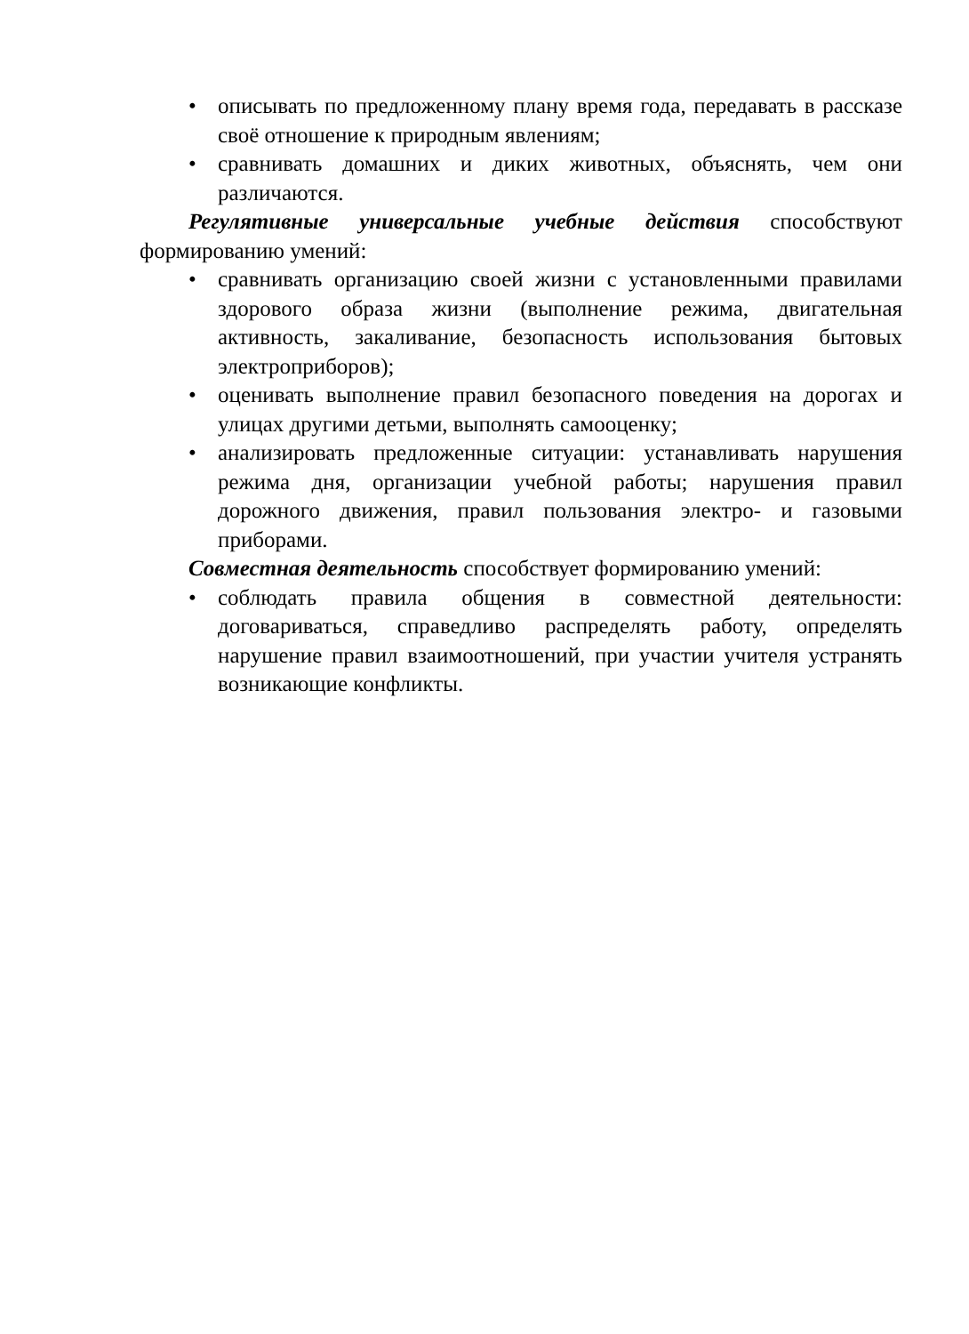• описывать по предложенному плану время года, передавать в рассказе своё отношение к природным явлениям;
• сравнивать домашних и диких животных, объяснять, чем они различаются.
Регулятивные универсальные учебные действия способствуют формированию умений:
• сравнивать организацию своей жизни с установленными правилами здорового образа жизни (выполнение режима, двигательная активность, закаливание, безопасность использования бытовых электроприборов);
• оценивать выполнение правил безопасного поведения на дорогах и улицах другими детьми, выполнять самооценку;
• анализировать предложенные ситуации: устанавливать нарушения режима дня, организации учебной работы; нарушения правил дорожного движения, правил пользования электро- и газовыми приборами.
Совместная деятельность способствует формированию умений:
• соблюдать правила общения в совместной деятельности: договариваться, справедливо распределять работу, определять нарушение правил взаимоотношений, при участии учителя устранять возникающие конфликты.